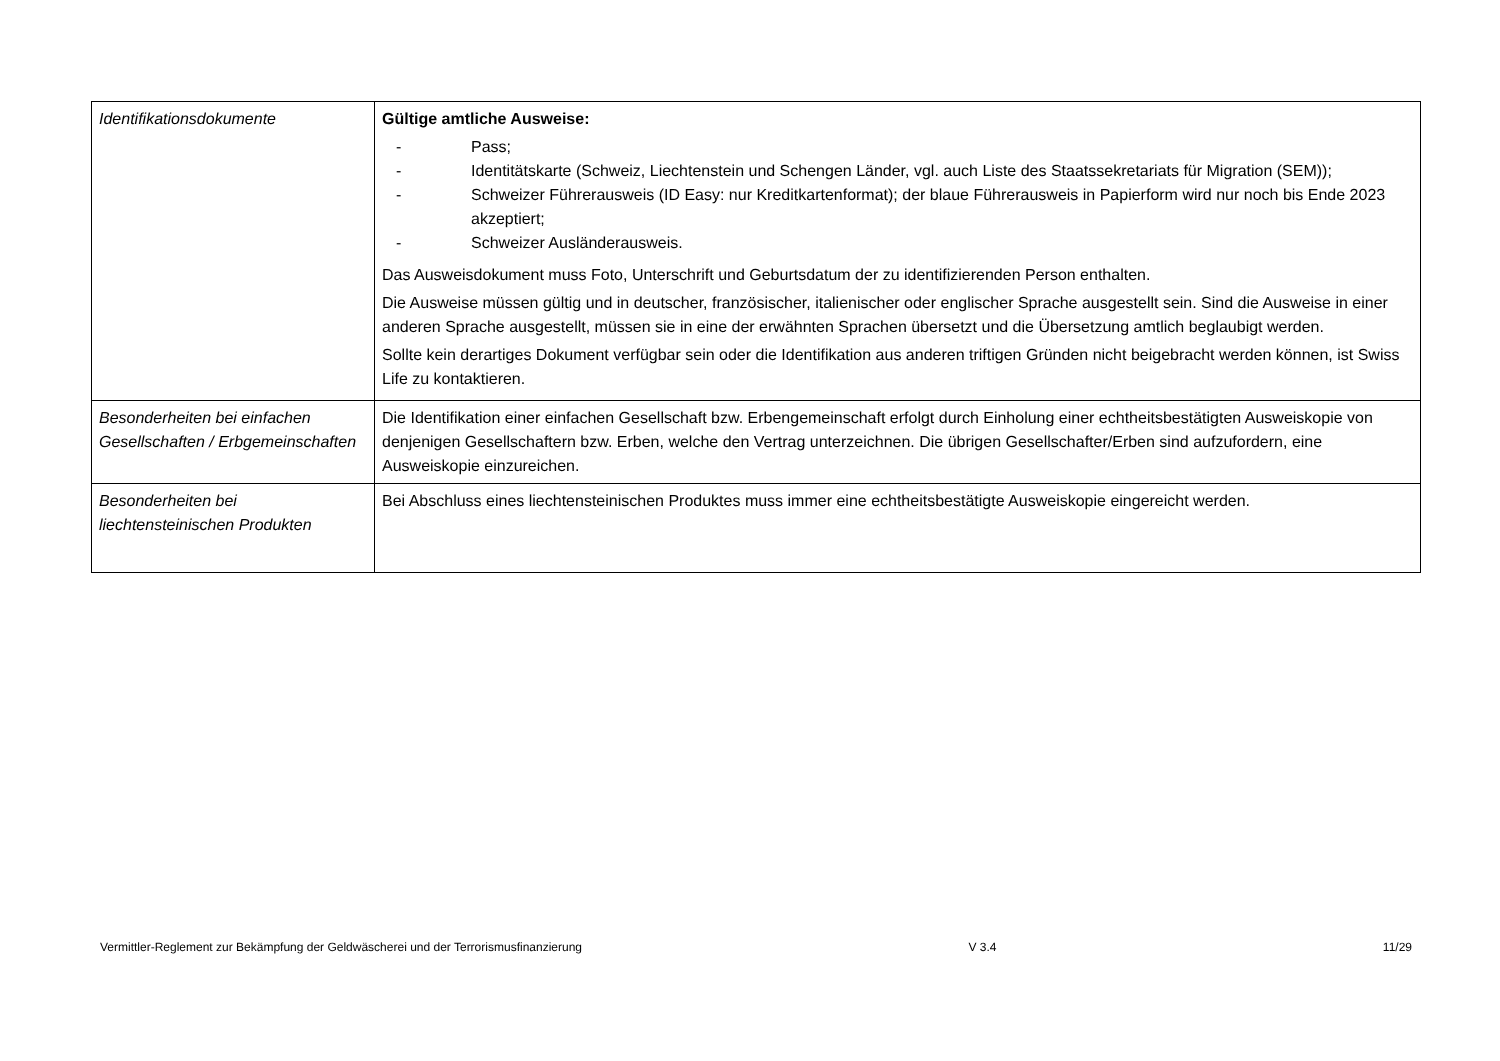| Identifikationsdokumente | Gültige amtliche Ausweise: - Pass; - Identitätskarte (Schweiz, Liechtenstein und Schengen Länder, vgl. auch Liste des Staatssekretariats für Migration (SEM)); - Schweizer Führerausweis (ID Easy: nur Kreditkartenformat); der blaue Führerausweis in Papierform wird nur noch bis Ende 2023 akzeptiert; - Schweizer Ausländerausweis. Das Ausweisdokument muss Foto, Unterschrift und Geburtsdatum der zu identifizierenden Person enthalten. Die Ausweise müssen gültig und in deutscher, französischer, italienischer oder englischer Sprache ausgestellt sein. Sind die Ausweise in einer anderen Sprache ausgestellt, müssen sie in eine der erwähnten Sprachen übersetzt und die Übersetzung amtlich beglaubigt werden. Sollte kein derartiges Dokument verfügbar sein oder die Identifikation aus anderen triftigen Gründen nicht beigebracht werden können, ist Swiss Life zu kontaktieren. |
| Besonderheiten bei einfachen Gesellschaften / Erbgemeinschaften | Die Identifikation einer einfachen Gesellschaft bzw. Erbengemeinschaft erfolgt durch Einholung einer echtheitsbestätigten Ausweiskopie von denjenigen Gesellschaftern bzw. Erben, welche den Vertrag unterzeichnen. Die übrigen Gesellschafter/Erben sind aufzufordern, eine Ausweiskopie einzureichen. |
| Besonderheiten bei liechtensteinischen Produkten | Bei Abschluss eines liechtensteinischen Produktes muss immer eine echtheitsbestätigte Ausweiskopie eingereicht werden. |
Vermittler-Reglement zur Bekämpfung der Geldwäscherei und der Terrorismusfinanzierung V 3.4 11/29